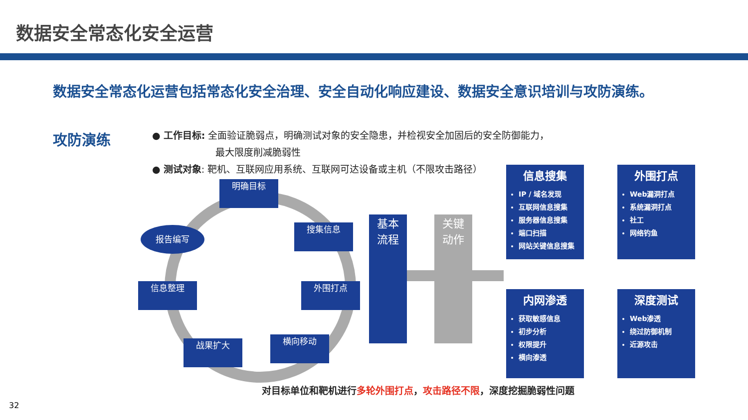数据安全常态化安全运营
数据安全常态化运营包括常态化安全治理、安全自动化响应建设、数据安全意识培训与攻防演练。
攻防演练
● 工作目标: 全面验证脆弱点，明确测试对象的安全隐患，并检视安全加固后的安全防御能力，
最大限度削减脆弱性
● 测试对象: 靶机、互联网应用系统、互联网可达设备或主机（不限攻击路径）
明确目标
搜集信息
外围打点
横向移动
战果扩大
信息整理
报告编写
基本
流程
关键
动作
信息搜集
IP / 域名发现
互联网信息搜集
服务器信息搜集
端口扫描
网站关键信息搜集
外围打点
Web漏洞打点
系统漏洞打点
社工
网络钓鱼
内网渗透
获取敏感信息
初步分析
权限提升
横向渗透
深度测试
Web渗透
绕过防御机制
近源攻击
对目标单位和靶机进行多轮外围打点，攻击路径不限，深度挖掘脆弱性问题
32